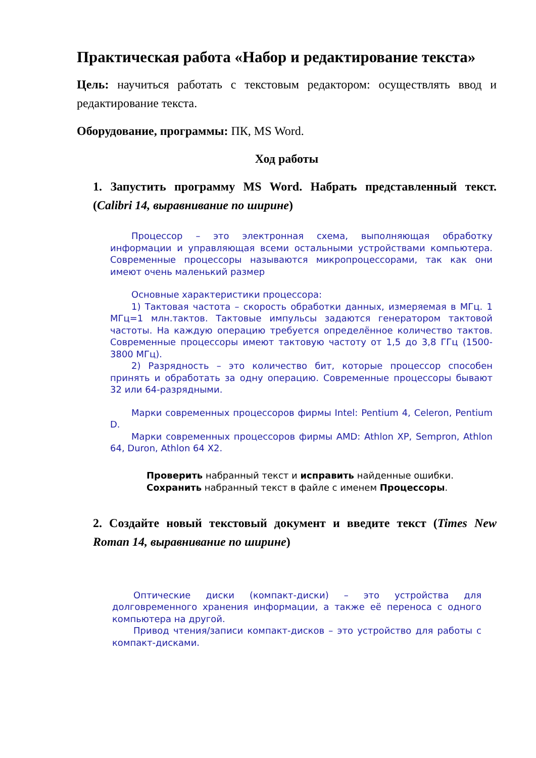Практическая работа «Набор и редактирование текста»
Цель: научиться работать с текстовым редактором: осуществлять ввод и редактирование текста.
Оборудование, программы: ПК, MS Word.
Ход работы
1. Запустить программу MS Word. Набрать представленный текст. (Calibri 14, выравнивание по ширине)
Процессор – это электронная схема, выполняющая обработку информации и управляющая всеми остальными устройствами компьютера. Современные процессоры называются микропроцессорами, так как они имеют очень маленький размер
Основные характеристики процессора:
1) Тактовая частота – скорость обработки данных, измеряемая в МГц. 1 МГц=1 млн.тактов. Тактовые импульсы задаются генератором тактовой частоты. На каждую операцию требуется определённое количество тактов. Современные процессоры имеют тактовую частоту от 1,5 до 3,8 ГГц (1500-3800 МГц).
2) Разрядность – это количество бит, которые процессор способен принять и обработать за одну операцию. Современные процессоры бывают 32 или 64-разрядными.
Марки современных процессоров фирмы Intel: Pentium 4, Celeron, Pentium D.
Марки современных процессоров фирмы AMD: Athlon XP, Sempron, Athlon 64, Duron, Athlon 64 X2.
Проверить набранный текст и исправить найденные ошибки.
Сохранить набранный текст в файле с именем Процессоры.
2. Создайте новый текстовый документ и введите текст (Times New Roman 14, выравнивание по ширине)
Оптические диски (компакт-диски) – это устройства для долговременного хранения информации, а также её переноса с одного компьютера на другой.
Привод чтения/записи компакт-дисков – это устройство для работы с компакт-дисками.